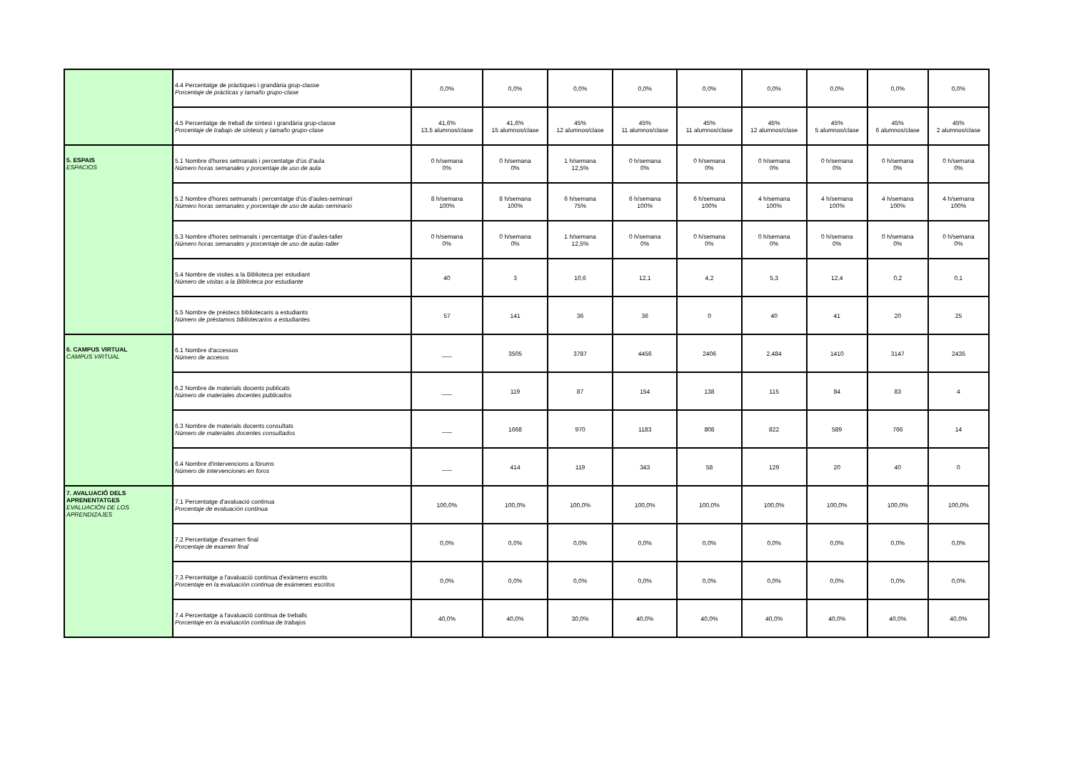| | 4.4 Percentatge de pràctiques i grandària grup-classe Porcentaje de prácticas y tamaño grupo-clase | 0,0% | 0,0% | 0,0% | 0,0% | 0,0% | 0,0% | 0,0% | 0,0% | 0,0% |
| | 4.5 Percentatge de treball de síntesi i grandària grup-classe Porcentaje de trabajo de síntesis y tamaño grupo-clase | 41,6% 13,5 alumnos/clase | 41,6% 15 alumnos/clase | 45% 12 alumnos/clase | 45% 11 alumnos/clase | 45% 11 alumnos/clase | 45% 12 alumnos/clase | 45% 5 alumnos/clase | 45% 6 alumnos/clase | 45% 2 alumnos/clase |
| 5. ESPAIS ESPACIOS | 5.1 Nombre d'hores setmanals i percentatge d'ús d'aula Número horas semanales y porcentaje de uso de aula | 0 h/semana 0% | 0 h/semana 0% | 1 h/semana 12,5% | 0 h/semana 0% | 0 h/semana 0% | 0 h/semana 0% | 0 h/semana 0% | 0 h/semana 0% | 0 h/semana 0% |
| | 5.2 Nombre d'hores setmanals i percentatge d'ús d'aules-seminari Número horas semanales y porcentaje de uso de aulas-seminario | 8 h/semana 100% | 8 h/semana 100% | 6 h/semana 75% | 6 h/semana 100% | 6 h/semana 100% | 4 h/semana 100% | 4 h/semana 100% | 4 h/semana 100% | 4 h/semana 100% |
| | 5.3 Nombre d'hores setmanals i percentatge d'ús d'aules-taller Número horas semanales y porcentaje de uso de aulas-taller | 0 h/semana 0% | 0 h/semana 0% | 1 h/semana 12,5% | 0 h/semana 0% | 0 h/semana 0% | 0 h/semana 0% | 0 h/semana 0% | 0 h/semana 0% | 0 h/semana 0% |
| | 5.4 Nombre de visites a la Biblioteca per estudiant Número de visitas a la Biblioteca por estudiante | 40 | 3 | 10,6 | 12,1 | 4,2 | 5,3 | 12,4 | 0,2 | 0,1 |
| | 5.5 Nombre de préstecs bibliotecaris a estudiants Número de préstamos bibliotecarios a estudiantes | 57 | 141 | 36 | 36 | 0 | 40 | 41 | 20 | 25 |
| 6. CAMPUS VIRTUAL CAMPUS VIRTUAL | 6.1 Nombre d'accessos Número de accesos | ___ | 3505 | 3787 | 4456 | 2406 | 2.484 | 1410 | 3147 | 2435 |
| | 6.2 Nombre de materials docents publicats Número de materiales docentes publicados | ___ | 119 | 87 | 154 | 138 | 115 | 84 | 83 | 4 |
| | 6.3 Nombre de materials docents consultats Número de materiales docentes consultados | ___ | 1668 | 970 | 1183 | 808 | 822 | 589 | 766 | 14 |
| | 6.4 Nombre d'intervencions a fòrums Número de intervenciones en foros | ___ | 414 | 119 | 343 | 58 | 129 | 20 | 40 | 0 |
| 7. AVALUACIÓ DELS APRENENTATGES EVALUACIÓN DE LOS APRENDIZAJES | 7.1 Percentatge d'avaluació continua Porcentaje de evaluación continua | 100,0% | 100,0% | 100,0% | 100,0% | 100,0% | 100,0% | 100,0% | 100,0% | 100,0% |
| | 7.2 Percentatge d'examen final Porcentaje de examen final | 0,0% | 0,0% | 0,0% | 0,0% | 0,0% | 0,0% | 0,0% | 0,0% | 0,0% |
| | 7.3 Percentatge a l'avaluació continua d'exàmens escrits Porcentaje en la evaluación continua de exámenes escritos | 0,0% | 0,0% | 0,0% | 0,0% | 0,0% | 0,0% | 0,0% | 0,0% | 0,0% |
| | 7.4 Percentatge a l'avaluació continua de treballs Porcentaje en la evaluación continua de trabajos | 40,0% | 40,0% | 30,0% | 40,0% | 40,0% | 40,0% | 40,0% | 40,0% | 40,0% |